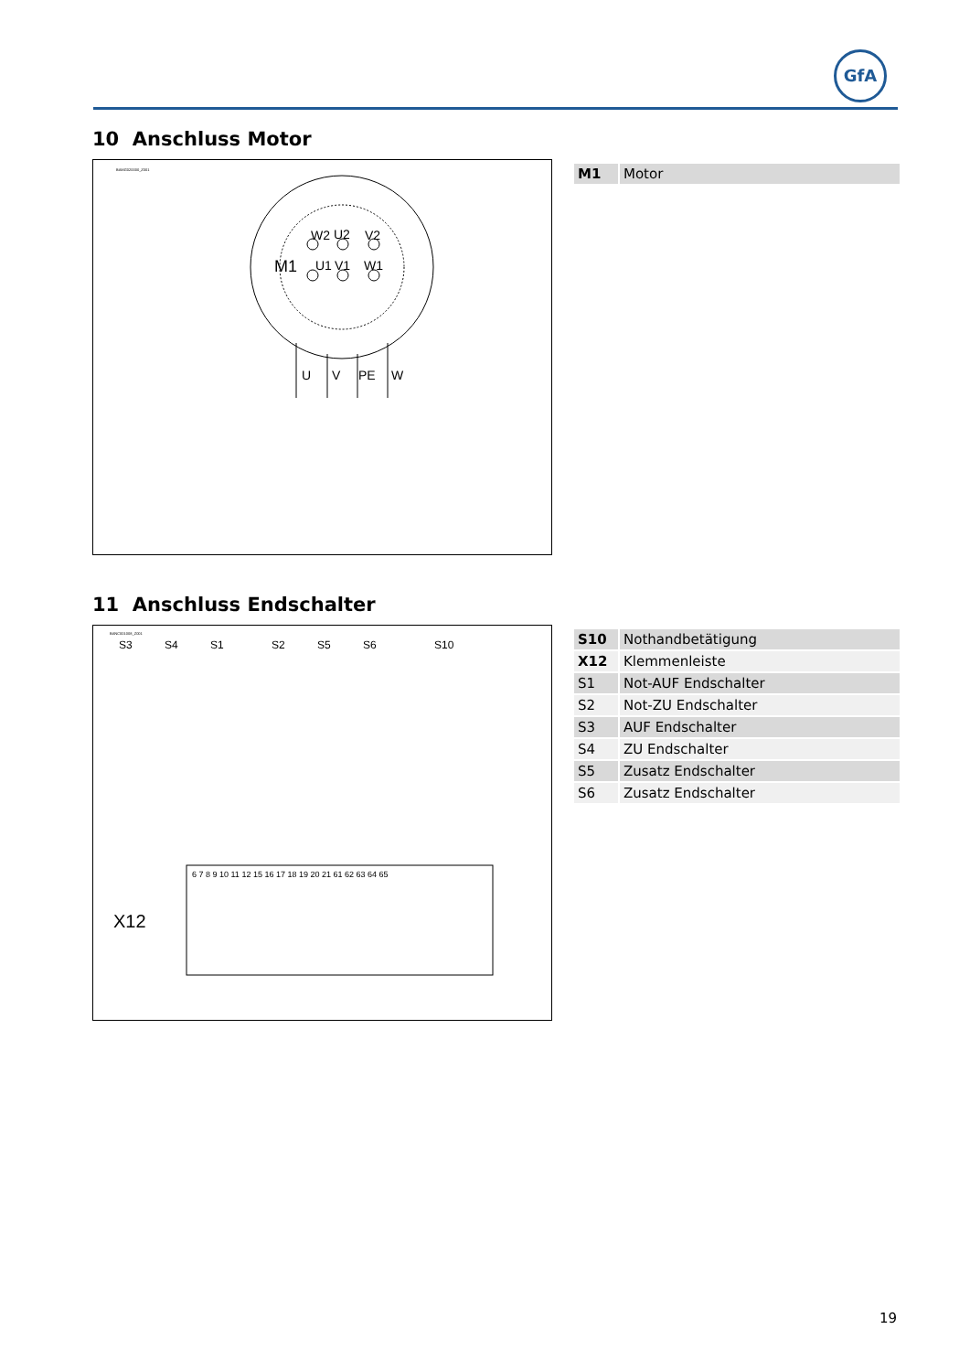GfA
10 Anschluss Motor
BAMG020000_Z001
M1
W2
U2
V2
U1
V1
W1
U
V
PE
W
| M1 | Motor |
11 Anschluss Endschalter
BANC001008_Z001
S3
S4
S1
S2
S5
S6
S10
X12
6 7 8 9 10 11 12 15 16 17 18 19 20 21 61 62 63 64 65
| S10 | Nothandbetätigung |
| X12 | Klemmenleiste |
| S1 | Not-AUF Endschalter |
| S2 | Not-ZU Endschalter |
| S3 | AUF Endschalter |
| S4 | ZU Endschalter |
| S5 | Zusatz Endschalter |
| S6 | Zusatz Endschalter |
19